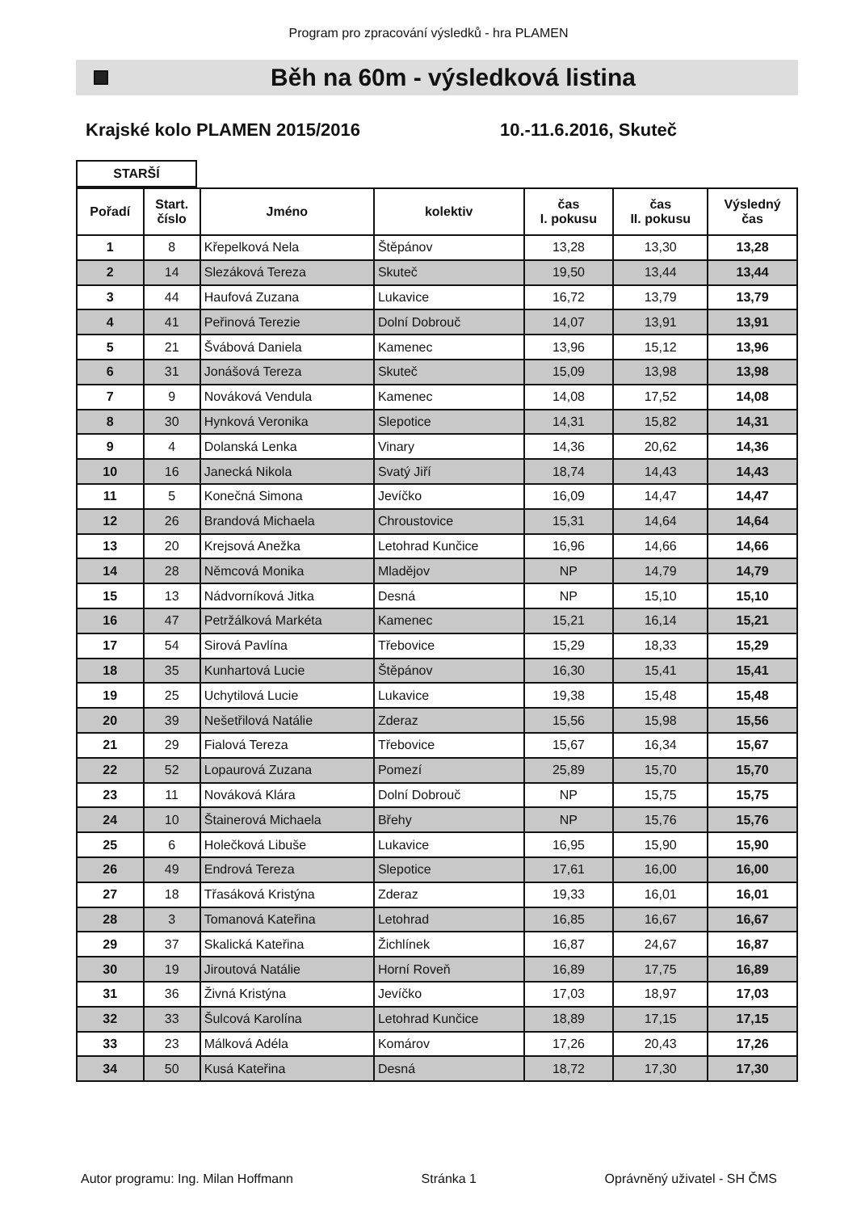Program pro zpracování výsledků - hra PLAMEN
Běh na 60m - výsledková listina
Krajské kolo PLAMEN 2015/2016 10.-11.6.2016, Skuteč
STARŠÍ
| Pořadí | Start. číslo | Jméno | kolektiv | čas I. pokusu | čas II. pokusu | Výsledný čas |
| --- | --- | --- | --- | --- | --- | --- |
| 1 | 8 | Křepelková Nela | Štěpánov | 13,28 | 13,30 | 13,28 |
| 2 | 14 | Slezáková Tereza | Skuteč | 19,50 | 13,44 | 13,44 |
| 3 | 44 | Haufová Zuzana | Lukavice | 16,72 | 13,79 | 13,79 |
| 4 | 41 | Peřinová Terezie | Dolní Dobrouč | 14,07 | 13,91 | 13,91 |
| 5 | 21 | Švábová Daniela | Kamenec | 13,96 | 15,12 | 13,96 |
| 6 | 31 | Jonášová Tereza | Skuteč | 15,09 | 13,98 | 13,98 |
| 7 | 9 | Nováková Vendula | Kamenec | 14,08 | 17,52 | 14,08 |
| 8 | 30 | Hynková Veronika | Slepotice | 14,31 | 15,82 | 14,31 |
| 9 | 4 | Dolanská Lenka | Vinary | 14,36 | 20,62 | 14,36 |
| 10 | 16 | Janecká Nikola | Svatý Jiří | 18,74 | 14,43 | 14,43 |
| 11 | 5 | Konečná Simona | Jevíčko | 16,09 | 14,47 | 14,47 |
| 12 | 26 | Brandová Michaela | Chroustovice | 15,31 | 14,64 | 14,64 |
| 13 | 20 | Krejsová Anežka | Letohrad Kunčice | 16,96 | 14,66 | 14,66 |
| 14 | 28 | Němcová Monika | Mladějov | NP | 14,79 | 14,79 |
| 15 | 13 | Nádvorníková Jitka | Desná | NP | 15,10 | 15,10 |
| 16 | 47 | Petržálková Markéta | Kamenec | 15,21 | 16,14 | 15,21 |
| 17 | 54 | Sirová Pavlína | Třebovice | 15,29 | 18,33 | 15,29 |
| 18 | 35 | Kunhartová Lucie | Štěpánov | 16,30 | 15,41 | 15,41 |
| 19 | 25 | Uchytilová Lucie | Lukavice | 19,38 | 15,48 | 15,48 |
| 20 | 39 | Nešetřilová Natálie | Zderaz | 15,56 | 15,98 | 15,56 |
| 21 | 29 | Fialová Tereza | Třebovice | 15,67 | 16,34 | 15,67 |
| 22 | 52 | Lopaurová Zuzana | Pomezí | 25,89 | 15,70 | 15,70 |
| 23 | 11 | Nováková Klára | Dolní Dobrouč | NP | 15,75 | 15,75 |
| 24 | 10 | Štainerová Michaela | Břehy | NP | 15,76 | 15,76 |
| 25 | 6 | Holečková Libuše | Lukavice | 16,95 | 15,90 | 15,90 |
| 26 | 49 | Endrová Tereza | Slepotice | 17,61 | 16,00 | 16,00 |
| 27 | 18 | Třasáková Kristýna | Zderaz | 19,33 | 16,01 | 16,01 |
| 28 | 3 | Tomanová Kateřina | Letohrad | 16,85 | 16,67 | 16,67 |
| 29 | 37 | Skalická Kateřina | Žichlínek | 16,87 | 24,67 | 16,87 |
| 30 | 19 | Jiroutová Natálie | Horní Roveň | 16,89 | 17,75 | 16,89 |
| 31 | 36 | Živná Kristýna | Jevíčko | 17,03 | 18,97 | 17,03 |
| 32 | 33 | Šulcová Karolína | Letohrad Kunčice | 18,89 | 17,15 | 17,15 |
| 33 | 23 | Málková Adéla | Komárov | 17,26 | 20,43 | 17,26 |
| 34 | 50 | Kusá Kateřina | Desná | 18,72 | 17,30 | 17,30 |
Autor programu: Ing. Milan Hoffmann Stránka 1 Oprávněný uživatel - SH ČMS